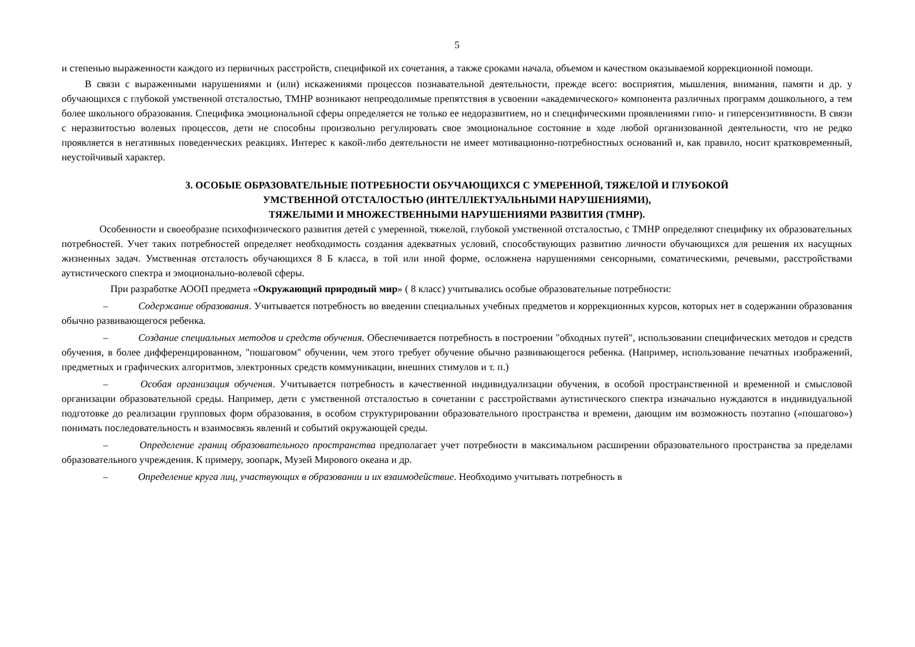5
и степенью выраженности каждого из первичных расстройств, спецификой их сочетания, а также сроками начала, объемом и качеством оказываемой коррекционной помощи.
В связи с выраженными нарушениями и (или) искажениями процессов познавательной деятельности, прежде всего: восприятия, мышления, внимания, памяти и др. у обучающихся с глубокой умственной отсталостью, ТМНР возникают непреодолимые препятствия в усвоении «академического» компонента различных программ дошкольного, а тем более школьного образования. Специфика эмоциональной сферы определяется не только ее недоразвитием, но и специфическими проявлениями гипо- и гиперсензитивности. В связи с неразвитостью волевых процессов, дети не способны произвольно регулировать свое эмоциональное состояние в ходе любой организованной деятельности, что не редко проявляется в негативных поведенческих реакциях. Интерес к какой-либо деятельности не имеет мотивационно-потребностных оснований и, как правило, носит кратковременный, неустойчивый характер.
3. ОСОБЫЕ ОБРАЗОВАТЕЛЬНЫЕ ПОТРЕБНОСТИ ОБУЧАЮЩИХСЯ С УМЕРЕННОЙ, ТЯЖЕЛОЙ И ГЛУБОКОЙ
УМСТВЕННОЙ ОТСТАЛОСТЬЮ (ИНТЕЛЛЕКТУАЛЬНЫМИ НАРУШЕНИЯМИ),
ТЯЖЕЛЫМИ И МНОЖЕСТВЕННЫМИ НАРУШЕНИЯМИ РАЗВИТИЯ (ТМНР).
Особенности и своеобразие психофизического развития детей с умеренной, тяжелой, глубокой умственной отсталостью, с ТМНР определяют специфику их образовательных потребностей. Учет таких потребностей определяет необходимость создания адекватных условий, способствующих развитию личности обучающихся для решения их насущных жизненных задач. Умственная отсталость обучающихся 8 Б класса, в той или иной форме, осложнена нарушениями сенсорными, соматическими, речевыми, расстройствами аутистического спектра и эмоционально-волевой сферы.
При разработке АООП предмета «Окружающий природный мир» ( 8 класс) учитывались особые образовательные потребности:
– Содержание образования. Учитывается потребность во введении специальных учебных предметов и коррекционных курсов, которых нет в содержании образования обычно развивающегося ребенка.
– Создание специальных методов и средств обучения. Обеспечивается потребность в построении "обходных путей", использовании специфических методов и средств обучения, в более дифференцированном, "пошаговом" обучении, чем этого требует обучение обычно развивающегося ребенка. (Например, использование печатных изображений, предметных и графических алгоритмов, электронных средств коммуникации, внешних стимулов и т. п.)
– Особая организация обучения. Учитывается потребность в качественной индивидуализации обучения, в особой пространственной и временной и смысловой организации образовательной среды. Например, дети с умственной отсталостью в сочетании с расстройствами аутистического спектра изначально нуждаются в индивидуальной подготовке до реализации групповых форм образования, в особом структурировании образовательного пространства и времени, дающим им возможность поэтапно («пошагово») понимать последовательность и взаимосвязь явлений и событий окружающей среды.
– Определение границ образовательного пространства предполагает учет потребности в максимальном расширении образовательного пространства за пределами образовательного учреждения. К примеру, зоопарк, Музей Мирового океана и др.
– Определение круга лиц, участвующих в образовании и их взаимодействие. Необходимо учитывать потребность в